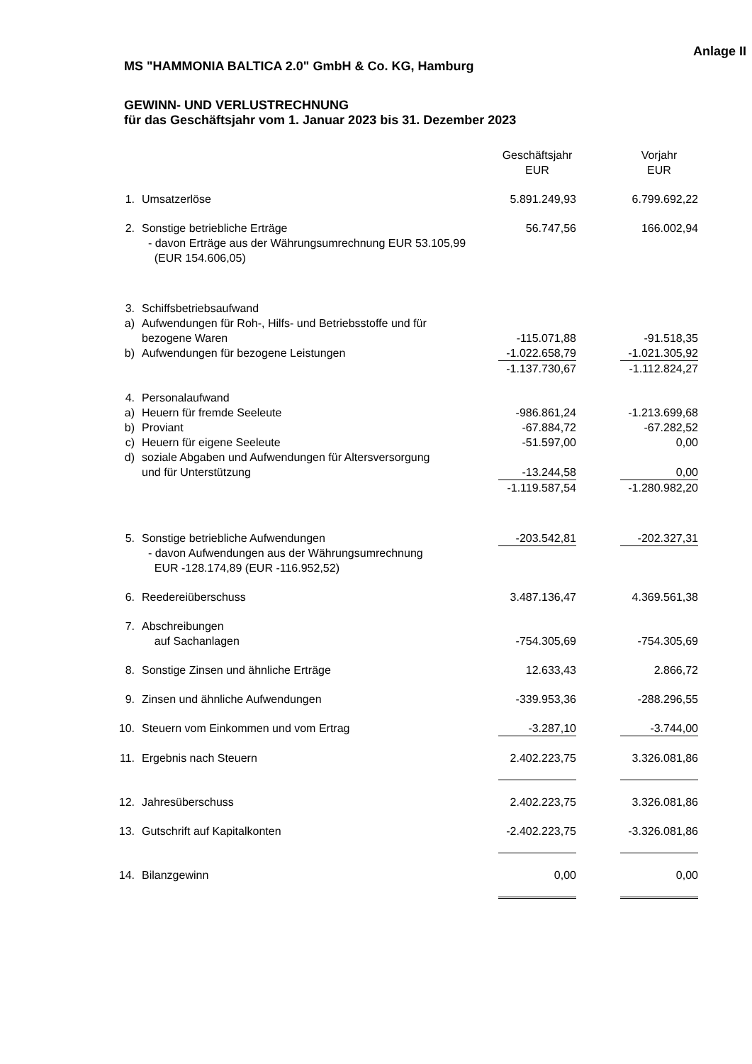Anlage II
MS "HAMMONIA BALTICA 2.0" GmbH & Co. KG, Hamburg
GEWINN- UND VERLUSTRECHNUNG
für das Geschäftsjahr vom 1. Januar 2023 bis 31. Dezember 2023
| | | Geschäftsjahr EUR | | Vorjahr EUR |
| --- | --- | --- | --- | --- |
| 1. | Umsatzerlöse | 5.891.249,93 | | 6.799.692,22 |
| 2. | Sonstige betriebliche Erträge - davon Erträge aus der Währungsumrechnung EUR 53.105,99 (EUR 154.606,05) | 56.747,56 | | 166.002,94 |
| 3. | Schiffsbetriebsaufwand | | | |
| a) | Aufwendungen für Roh-, Hilfs- und Betriebsstoffe und für bezogene Waren | -115.071,88 | | -91.518,35 |
| b) | Aufwendungen für bezogene Leistungen | -1.022.658,79 | | -1.021.305,92 |
| | | -1.137.730,67 | | -1.112.824,27 |
| 4. | Personalaufwand | | | |
| a) | Heuern für fremde Seeleute | -986.861,24 | | -1.213.699,68 |
| b) | Proviant | -67.884,72 | | -67.282,52 |
| c) | Heuern für eigene Seeleute | -51.597,00 | | 0,00 |
| d) | soziale Abgaben und Aufwendungen für Altersversorgung und für Unterstützung | -13.244,58 | | 0,00 |
| | | -1.119.587,54 | | -1.280.982,20 |
| 5. | Sonstige betriebliche Aufwendungen - davon Aufwendungen aus der Währungsumrechnung EUR -128.174,89 (EUR -116.952,52) | -203.542,81 | | -202.327,31 |
| 6. | Reedereiüberschuss | 3.487.136,47 | | 4.369.561,38 |
| 7. | Abschreibungen auf Sachanlagen | -754.305,69 | | -754.305,69 |
| 8. | Sonstige Zinsen und ähnliche Erträge | 12.633,43 | | 2.866,72 |
| 9. | Zinsen und ähnliche Aufwendungen | -339.953,36 | | -288.296,55 |
| 10. | Steuern vom Einkommen und vom Ertrag | -3.287,10 | | -3.744,00 |
| 11. | Ergebnis nach Steuern | 2.402.223,75 | | 3.326.081,86 |
| 12. | Jahresüberschuss | 2.402.223,75 | | 3.326.081,86 |
| 13. | Gutschrift auf Kapitalkonten | -2.402.223,75 | | -3.326.081,86 |
| 14. | Bilanzgewinn | 0,00 | | 0,00 |